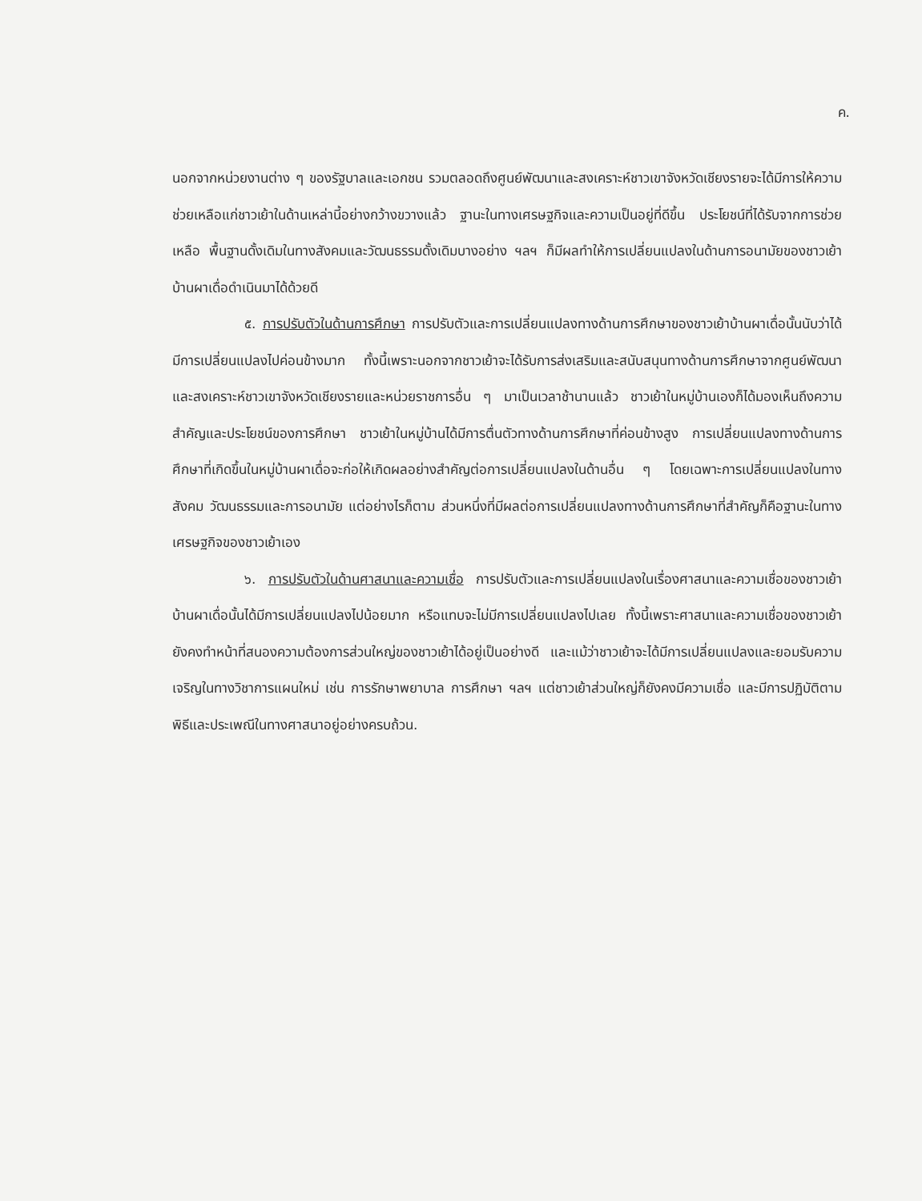ค.
นอกจากหน่วยงานต่าง ๆ ของรัฐบาลและเอกชน รวมตลอดถึงศูนย์พัฒนาและสงเคราะห์ชาวเขาจังหวัดเชียงรายจะได้มีการให้ความช่วยเหลือแก่ชาวเย้าในด้านเหล่านี้อย่างกว้างขวางแล้ว ฐานะในทางเศรษฐกิจและความเป็นอยู่ที่ดีขึ้น ประโยชน์ที่ได้รับจากการช่วยเหลือ พื้นฐานดั้งเดิมในทางสังคมและวัฒนธรรมดั้งเดิมบางอย่าง ฯลฯ ก็มีผลทำให้การเปลี่ยนแปลงในด้านการอนามัยของชาวเย้าบ้านผาเดื่อดำเนินมาได้ด้วยดี
๕. การปรับตัวในด้านการศึกษา การปรับตัวและการเปลี่ยนแปลงทางด้านการศึกษาของชาวเย้าบ้านผาเดื่อนั้นนับว่าได้มีการเปลี่ยนแปลงไปค่อนข้างมาก ทั้งนี้เพราะนอกจากชาวเย้าจะได้รับการส่งเสริมและสนับสนุนทางด้านการศึกษาจากศูนย์พัฒนาและสงเคราะห์ชาวเขาจังหวัดเชียงรายและหน่วยราชการอื่น ๆ มาเป็นเวลาช้านานแล้ว ชาวเย้าในหมู่บ้านเองก็ได้มองเห็นถึงความสำคัญและประโยชน์ของการศึกษา ชาวเย้าในหมู่บ้านได้มีการตื่นตัวทางด้านการศึกษาที่ค่อนข้างสูง การเปลี่ยนแปลงทางด้านการศึกษาที่เกิดขึ้นในหมู่บ้านผาเดื่อจะก่อให้เกิดผลอย่างสำคัญต่อการเปลี่ยนแปลงในด้านอื่น ๆ โดยเฉพาะการเปลี่ยนแปลงในทางสังคม วัฒนธรรมและการอนามัย แต่อย่างไรก็ตาม ส่วนหนึ่งที่มีผลต่อการเปลี่ยนแปลงทางด้านการศึกษาที่สำคัญก็คือฐานะในทางเศรษฐกิจของชาวเย้าเอง
๖. การปรับตัวในด้านศาสนาและความเชื่อ การปรับตัวและการเปลี่ยนแปลงในเรื่องศาสนาและความเชื่อของชาวเย้าบ้านผาเดื่อนั้นได้มีการเปลี่ยนแปลงไปน้อยมาก หรือแทบจะไม่มีการเปลี่ยนแปลงไปเลย ทั้งนี้เพราะศาสนาและความเชื่อของชาวเย้ายังคงทำหน้าที่สนองความต้องการส่วนใหญ่ของชาวเย้าได้อยู่เป็นอย่างดี และแม้ว่าชาวเย้าจะได้มีการเปลี่ยนแปลงและยอมรับความเจริญในทางวิชาการแผนใหม่ เช่น การรักษาพยาบาล การศึกษา ฯลฯ แต่ชาวเย้าส่วนใหญ่ก็ยังคงมีความเชื่อ และมีการปฏิบัติตามพิธีและประเพณีในทางศาสนาอยู่อย่างครบถ้วน.